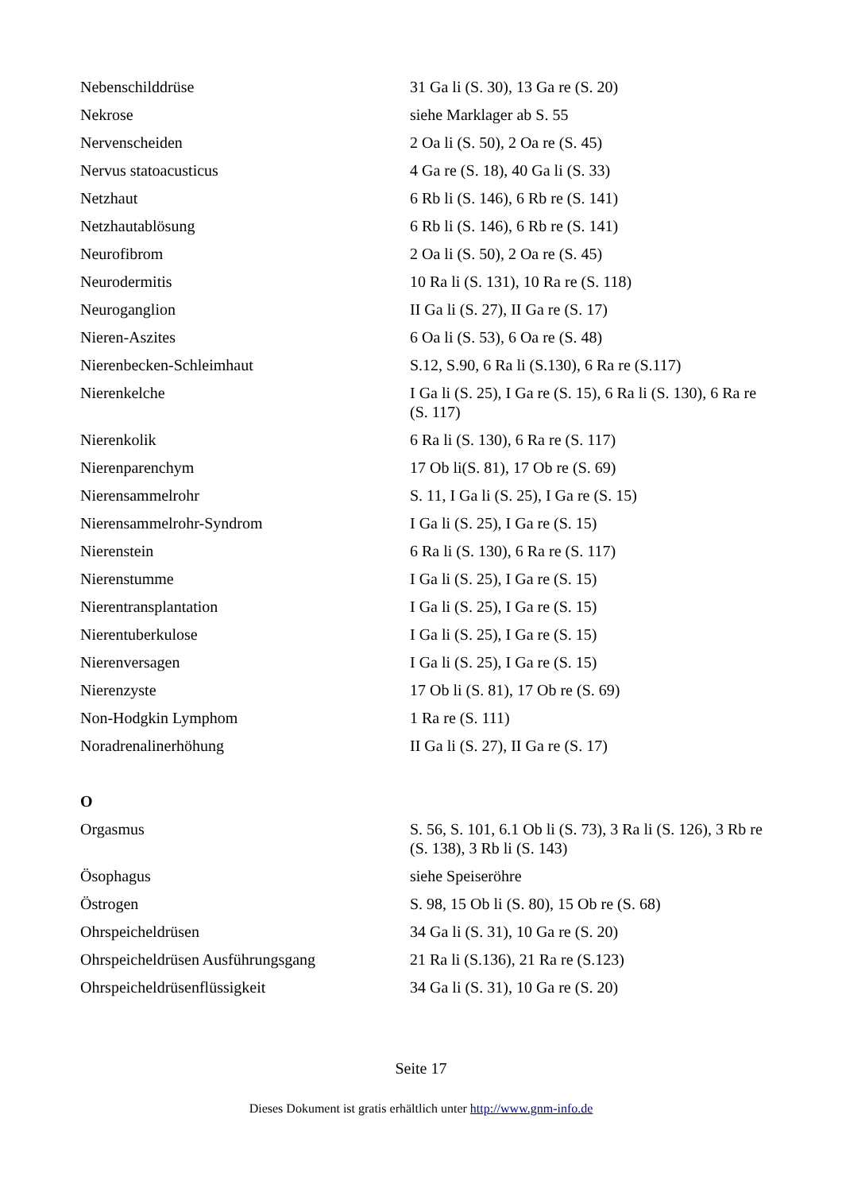| Nebenschilddrüse | 31 Ga li (S. 30), 13 Ga re (S. 20) |
| Nekrose | siehe Marklager ab S. 55 |
| Nervenscheiden | 2 Oa li (S. 50), 2 Oa re (S. 45) |
| Nervus statoacusticus | 4 Ga re (S. 18), 40 Ga li (S. 33) |
| Netzhaut | 6 Rb li (S. 146), 6 Rb re (S. 141) |
| Netzhautablösung | 6 Rb li (S. 146), 6 Rb re (S. 141) |
| Neurofibrom | 2 Oa li (S. 50), 2 Oa re (S. 45) |
| Neurodermitis | 10 Ra li (S. 131), 10 Ra re (S. 118) |
| Neuroganglion | II Ga li (S. 27), II Ga re (S. 17) |
| Nieren-Aszites | 6 Oa li (S. 53), 6 Oa re (S. 48) |
| Nierenbecken-Schleimhaut | S.12, S.90, 6 Ra li (S.130), 6 Ra re (S.117) |
| Nierenkelche | I Ga li (S. 25), I Ga re (S. 15), 6 Ra li (S. 130), 6 Ra re (S. 117) |
| Nierenkolik | 6 Ra li (S. 130), 6 Ra re (S. 117) |
| Nierenparenchym | 17 Ob li(S. 81), 17 Ob re (S. 69) |
| Nierensammelrohr | S. 11, I Ga li (S. 25), I Ga re (S. 15) |
| Nierensammelrohr-Syndrom | I Ga li (S. 25), I Ga re (S. 15) |
| Nierenstein | 6 Ra li (S. 130), 6 Ra re (S. 117) |
| Nierenstumme | I Ga li (S. 25), I Ga re (S. 15) |
| Nierentransplantation | I Ga li (S. 25), I Ga re (S. 15) |
| Nierentuberkulose | I Ga li (S. 25), I Ga re (S. 15) |
| Nierenversagen | I Ga li (S. 25), I Ga re (S. 15) |
| Nierenzyste | 17 Ob li (S. 81), 17 Ob re (S. 69) |
| Non-Hodgkin Lymphom | 1 Ra re (S. 111) |
| Noradrenalinerhöhung | II Ga li (S. 27), II Ga re (S. 17) |
| O | |
| Orgasmus | S. 56, S. 101, 6.1 Ob li (S. 73), 3 Ra li (S. 126), 3 Rb re (S. 138), 3 Rb li (S. 143) |
| Ösophagus | siehe Speiseröhre |
| Östrogen | S. 98, 15 Ob li (S. 80), 15 Ob re (S. 68) |
| Ohrspeicheldrüsen | 34 Ga li (S. 31), 10 Ga re (S. 20) |
| Ohrspeicheldrüsen Ausführungsgang | 21 Ra li (S.136), 21 Ra re (S.123) |
| Ohrspeicheldrüsenflüssigkeit | 34 Ga li (S. 31), 10 Ga re (S. 20) |
Seite 17
Dieses Dokument ist gratis erhältlich unter http://www.gnm-info.de